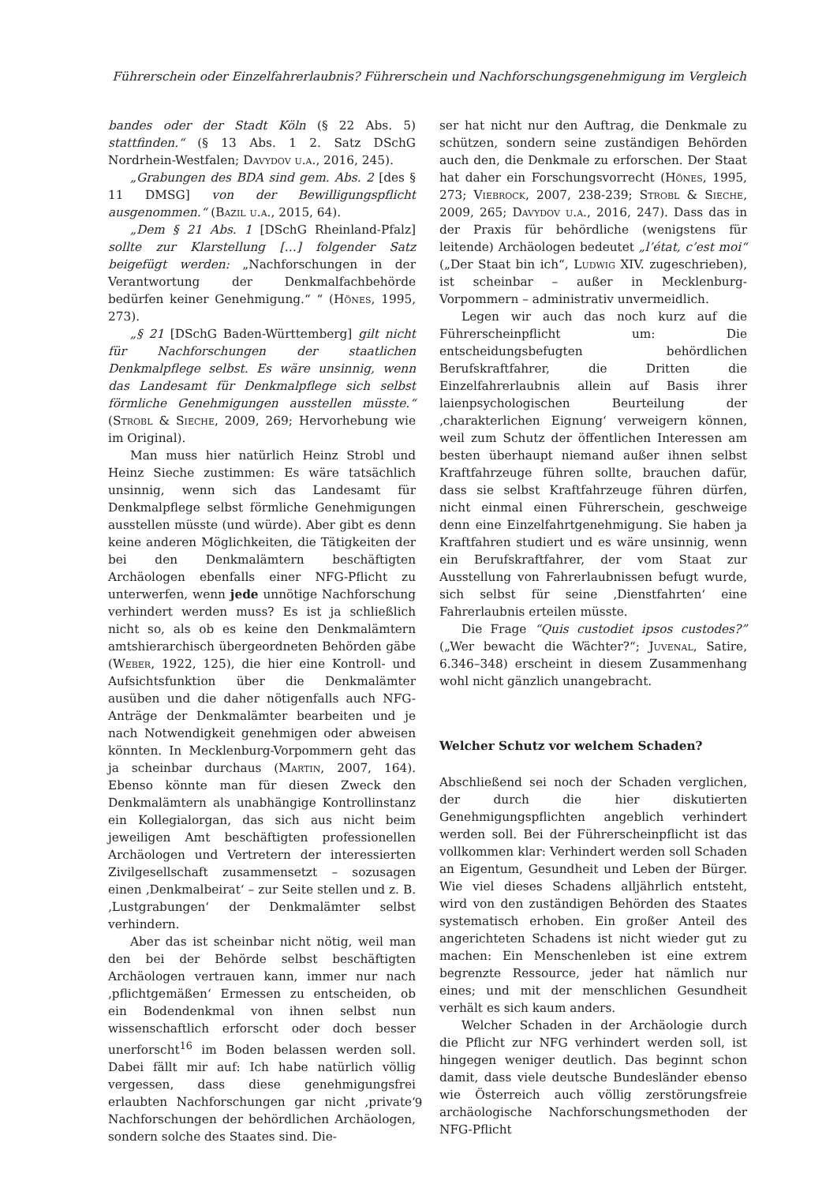Führerschein oder Einzelfahrerlaubnis? Führerschein und Nachforschungsgenehmigung im Vergleich
bandes oder der Stadt Köln (§ 22 Abs. 5) stattfinden.“ (§ 13 Abs. 1 2. Satz DSchG Nordrhein-Westfalen; Davydov u.a., 2016, 245).
„Grabungen des BDA sind gem. Abs. 2 [des § 11 DMSG] von der Bewilligungspflicht ausgenommen.“ (Bazil u.a., 2015, 64).
„Dem § 21 Abs. 1 [DSchG Rheinland-Pfalz] sollte zur Klarstellung […] folgender Satz beigefügt werden: „Nachforschungen in der Verantwortung der Denkmalfachbehörde bedürfen keiner Genehmigung.“ “ (Hönes, 1995, 273).
„§ 21 [DSchG Baden-Württemberg] gilt nicht für Nachforschungen der staatlichen Denkmalpflege selbst. Es wäre unsinnig, wenn das Landesamt für Denkmalpflege sich selbst förmliche Genehmigungen ausstellen müsste.“ (Strobl & Sieche, 2009, 269; Hervorhebung wie im Original).
Man muss hier natürlich Heinz Strobl und Heinz Sieche zustimmen: Es wäre tatsächlich unsinnig, wenn sich das Landesamt für Denkmalpflege selbst förmliche Genehmigungen ausstellen müsste (und würde). Aber gibt es denn keine anderen Möglichkeiten, die Tätigkeiten der bei den Denkmalämtern beschäftigten Archäologen ebenfalls einer NFG-Pflicht zu unterwerfen, wenn jede unnötige Nachforschung verhindert werden muss? Es ist ja schließlich nicht so, als ob es keine den Denkmalämtern amtshierarchisch übergeordneten Behörden gäbe (Weber, 1922, 125), die hier eine Kontroll- und Aufsichtsfunktion über die Denkmalämter ausüben und die daher nötigenfalls auch NFG-Anträge der Denkmalämter bearbeiten und je nach Notwendigkeit genehmigen oder abweisen könnten. In Mecklenburg-Vorpommern geht das ja scheinbar durchaus (Martin, 2007, 164). Ebenso könnte man für diesen Zweck den Denkmalämtern als unabhängige Kontrollinstanz ein Kollegialorgan, das sich aus nicht beim jeweiligen Amt beschäftigten professionellen Archäologen und Vertretern der interessierten Zivilgesellschaft zusammensetzt – sozusagen einen ‚Denkmalbeirat‘ – zur Seite stellen und z. B. ‚Lustgrabungen‘ der Denkmalämter selbst verhindern.
Aber das ist scheinbar nicht nötig, weil man den bei der Behörde selbst beschäftigten Archäologen vertrauen kann, immer nur nach ‚pflichtgemäßen‘ Ermessen zu entscheiden, ob ein Bodendenkmal von ihnen selbst nun wissenschaftlich erforscht oder doch besser unerforscht<sup>16</sup> im Boden belassen werden soll. Dabei fällt mir auf: Ich habe natürlich völlig vergessen, dass diese genehmigungsfrei erlaubten Nachforschungen gar nicht ‚private‘ Nachforschungen der behördlichen Archäologen, sondern solche des Staates sind. Die-
ser hat nicht nur den Auftrag, die Denkmale zu schützen, sondern seine zuständigen Behörden auch den, die Denkmale zu erforschen. Der Staat hat daher ein Forschungsvorrecht (Hönes, 1995, 273; Viebrock, 2007, 238-239; Strobl & Sieche, 2009, 265; Davydov u.a., 2016, 247). Dass das in der Praxis für behördliche (wenigstens für leitende) Archäologen bedeutet „l’état, c’est moi“ („Der Staat bin ich“, Ludwig XIV. zugeschrieben), ist scheinbar – außer in Mecklenburg-Vorpommern – administrativ unvermeidlich.
Legen wir auch das noch kurz auf die Führerscheinpflicht um: Die entscheidungsbefugten behördlichen Berufskraftfahrer, die Dritten die Einzelfahrerlaubnis allein auf Basis ihrer laienpsychologischen Beurteilung der ‚charakterlichen Eignung‘ verweigern können, weil zum Schutz der öffentlichen Interessen am besten überhaupt niemand außer ihnen selbst Kraftfahrzeuge führen sollte, brauchen dafür, dass sie selbst Kraftfahrzeuge führen dürfen, nicht einmal einen Führerschein, geschweige denn eine Einzelfahrtgenehmigung. Sie haben ja Kraftfahren studiert und es wäre unsinnig, wenn ein Berufskraftfahrer, der vom Staat zur Ausstellung von Fahrerlaubnissen befugt wurde, sich selbst für seine ‚Dienstfahrten‘ eine Fahrerlaubnis erteilen müsste.
Die Frage “Quis custodiet ipsos custodes?” („Wer bewacht die Wächter?“; Juvenal, Satire, 6.346–348) erscheint in diesem Zusammenhang wohl nicht gänzlich unangebracht.
Welcher Schutz vor welchem Schaden?
Abschließend sei noch der Schaden verglichen, der durch die hier diskutierten Genehmigungspflichten angeblich verhindert werden soll. Bei der Führerscheinpflicht ist das vollkommen klar: Verhindert werden soll Schaden an Eigentum, Gesundheit und Leben der Bürger. Wie viel dieses Schadens alljährlich entsteht, wird von den zuständigen Behörden des Staates systematisch erhoben. Ein großer Anteil des angerichteten Schadens ist nicht wieder gut zu machen: Ein Menschenleben ist eine extrem begrenzte Ressource, jeder hat nämlich nur eines; und mit der menschlichen Gesundheit verhält es sich kaum anders.
Welcher Schaden in der Archäologie durch die Pflicht zur NFG verhindert werden soll, ist hingegen weniger deutlich. Das beginnt schon damit, dass viele deutsche Bundesländer ebenso wie Österreich auch völlig zerstörungsfreie archäologische Nachforschungsmethoden der NFG-Pflicht
9